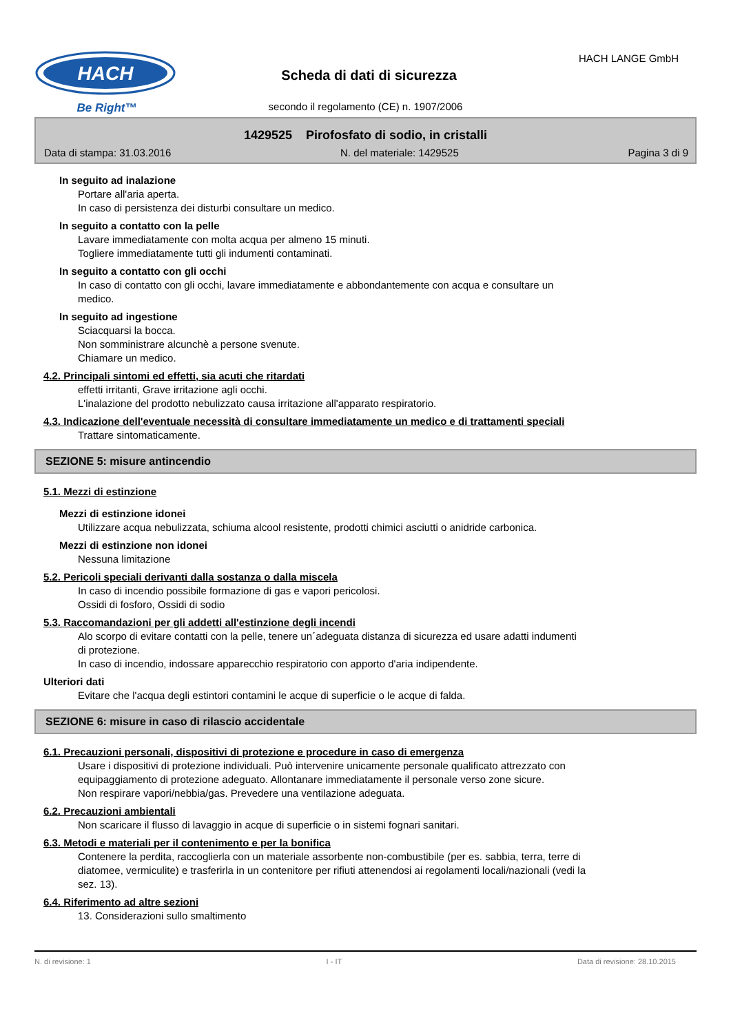HACH
Be Right™
HACH LANGE GmbH
Scheda di dati di sicurezza
secondo il regolamento (CE) n. 1907/2006
1429525 Pirofosfato di sodio, in cristalli
Data di stampa: 31.03.2016 N. del materiale: 1429525 Pagina 3 di 9
In seguito ad inalazione
Portare all'aria aperta.
In caso di persistenza dei disturbi consultare un medico.
In seguito a contatto con la pelle
Lavare immediatamente con molta acqua per almeno 15 minuti.
Togliere immediatamente tutti gli indumenti contaminati.
In seguito a contatto con gli occhi
In caso di contatto con gli occhi, lavare immediatamente e abbondantemente con acqua e consultare un
medico.
In seguito ad ingestione
Sciacquarsi la bocca.
Non somministrare alcunchè a persone svenute.
Chiamare un medico.
4.2. Principali sintomi ed effetti, sia acuti che ritardati
effetti irritanti, Grave irritazione agli occhi.
L'inalazione del prodotto nebulizzato causa irritazione all'apparato respiratorio.
4.3. Indicazione dell'eventuale necessità di consultare immediatamente un medico e di trattamenti speciali
Trattare sintomaticamente.
SEZIONE 5: misure antincendio
5.1. Mezzi di estinzione
Mezzi di estinzione idonei
Utilizzare acqua nebulizzata, schiuma alcool resistente, prodotti chimici asciutti o anidride carbonica.
Mezzi di estinzione non idonei
Nessuna limitazione
5.2. Pericoli speciali derivanti dalla sostanza o dalla miscela
In caso di incendio possibile formazione di gas e vapori pericolosi.
Ossidi di fosforo, Ossidi di sodio
5.3. Raccomandazioni per gli addetti all'estinzione degli incendi
Alo scorpo di evitare contatti con la pelle, tenere un´adeguata distanza di sicurezza ed usare adatti indumenti
di protezione.
In caso di incendio, indossare apparecchio respiratorio con apporto d'aria indipendente.
Ulteriori dati
Evitare che l'acqua degli estintori contamini le acque di superficie o le acque di falda.
SEZIONE 6: misure in caso di rilascio accidentale
6.1. Precauzioni personali, dispositivi di protezione e procedure in caso di emergenza
Usare i dispositivi di protezione individuali. Può intervenire unicamente personale qualificato attrezzato con
equipaggiamento di protezione adeguato. Allontanare immediatamente il personale verso zone sicure.
Non respirare vapori/nebbia/gas. Prevedere una ventilazione adeguata.
6.2. Precauzioni ambientali
Non scaricare il flusso di lavaggio in acque di superficie o in sistemi fognari sanitari.
6.3. Metodi e materiali per il contenimento e per la bonifica
Contenere la perdita, raccoglierla con un materiale assorbente non-combustibile (per es. sabbia, terra, terre di
diatomee, vermiculite) e trasferirla in un contenitore per rifiuti attenendosi ai regolamenti locali/nazionali (vedi la
sez. 13).
6.4. Riferimento ad altre sezioni
13. Considerazioni sullo smaltimento
N. di revisione: 1 I - IT Data di revisione: 28.10.2015